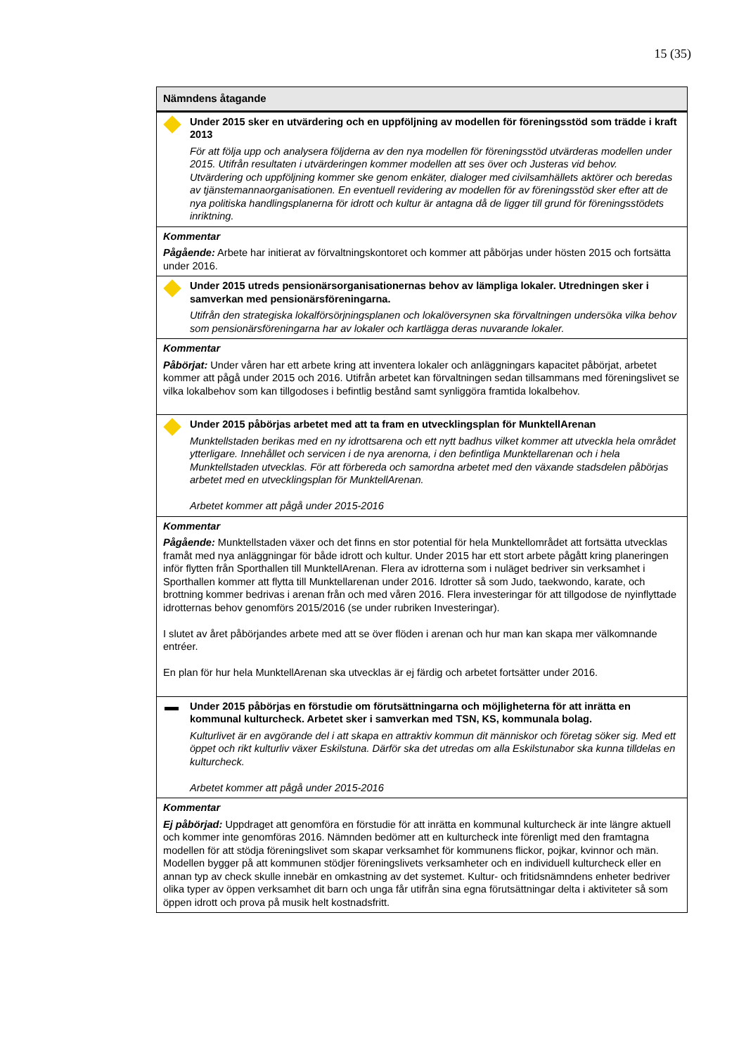15 (35)
| Nämndens åtagande |
| --- |
| Under 2015 sker en utvärdering och en uppföljning av modellen för föreningsstöd som trädde i kraft 2013 För att följa upp och analysera följderna av den nya modellen för föreningsstöd utvärderas modellen under 2015. Utifrån resultaten i utvärderingen kommer modellen att ses över och Justeras vid behov. Utvärdering och uppföljning kommer ske genom enkäter, dialoger med civilsamhällets aktörer och beredas av tjänstemannaorganisationen. En eventuell revidering av modellen för av föreningsstöd sker efter att de nya politiska handlingsplanerna för idrott och kultur är antagna då de ligger till grund för föreningsstödets inriktning. |
| Kommentar Pågående: Arbete har initierat av förvaltningskontoret och kommer att påbörjas under hösten 2015 och fortsätta under 2016. |
| Under 2015 utreds pensionärsorganisationernas behov av lämpliga lokaler. Utredningen sker i samverkan med pensionärsföreningarna. Utifrån den strategiska lokalförsörjningsplanen och lokalöversynen ska förvaltningen undersöka vilka behov som pensionärsföreningarna har av lokaler och kartlägga deras nuvarande lokaler. |
| Kommentar Påbörjat: Under våren har ett arbete kring att inventera lokaler och anläggningars kapacitet påbörjat, arbetet kommer att pågå under 2015 och 2016. Utifrån arbetet kan förvaltningen sedan tillsammans med föreningslivet se vilka lokalbehov som kan tillgodoses i befintlig bestånd samt synliggöra framtida lokalbehov. |
| Under 2015 påbörjas arbetet med att ta fram en utvecklingsplan för MunktellArenan Munktellstaden berikas med en ny idrottsarena och ett nytt badhus vilket kommer att utveckla hela området ytterligare. Innehållet och servicen i de nya arenorna, i den befintliga Munktellarenan och i hela Munktellstaden utvecklas. För att förbereda och samordna arbetet med den växande stadsdelen påbörjas arbetet med en utvecklingsplan för MunktellArenan. Arbetet kommer att pågå under 2015-2016 |
| Kommentar Pågående: Munktellstaden växer och det finns en stor potential för hela Munktellområdet att fortsätta utvecklas framåt med nya anläggningar för både idrott och kultur. Under 2015 har ett stort arbete pågått kring planeringen inför flytten från Sporthallen till MunktellArenan. Flera av idrotterna som i nuläget bedriver sin verksamhet i Sporthallen kommer att flytta till Munktellarenan under 2016. Idrotter så som Judo, taekwondo, karate, och brottning kommer bedrivas i arenan från och med våren 2016. Flera investeringar för att tillgodose de nyinflyttade idrotternas behov genomförs 2015/2016 (se under rubriken Investeringar). I slutet av året påbörjandes arbete med att se över flöden i arenan och hur man kan skapa mer välkomnande entréer. En plan för hur hela MunktellArenan ska utvecklas är ej färdig och arbetet fortsätter under 2016. |
| Under 2015 påbörjas en förstudie om förutsättningarna och möjligheterna för att inrätta en kommunal kulturcheck. Arbetet sker i samverkan med TSN, KS, kommunala bolag. Kulturlivet är en avgörande del i att skapa en attraktiv kommun dit människor och företag söker sig. Med ett öppet och rikt kulturliv växer Eskilstuna. Därför ska det utredas om alla Eskilstunabor ska kunna tilldelas en kulturcheck. Arbetet kommer att pågå under 2015-2016 |
| Kommentar Ej påbörjad: Uppdraget att genomföra en förstudie för att inrätta en kommunal kulturcheck är inte längre aktuell och kommer inte genomföras 2016. Nämnden bedömer att en kulturcheck inte förenligt med den framtagna modellen för att stödja föreningslivet som skapar verksamhet för kommunens flickor, pojkar, kvinnor och män. Modellen bygger på att kommunen stödjer föreningslivets verksamheter och en individuell kulturcheck eller en annan typ av check skulle innebär en omkastning av det systemet. Kultur- och fritidsnämndens enheter bedriver olika typer av öppen verksamhet dit barn och unga får utifrån sina egna förutsättningar delta i aktiviteter så som öppen idrott och prova på musik helt kostnadsfritt. |